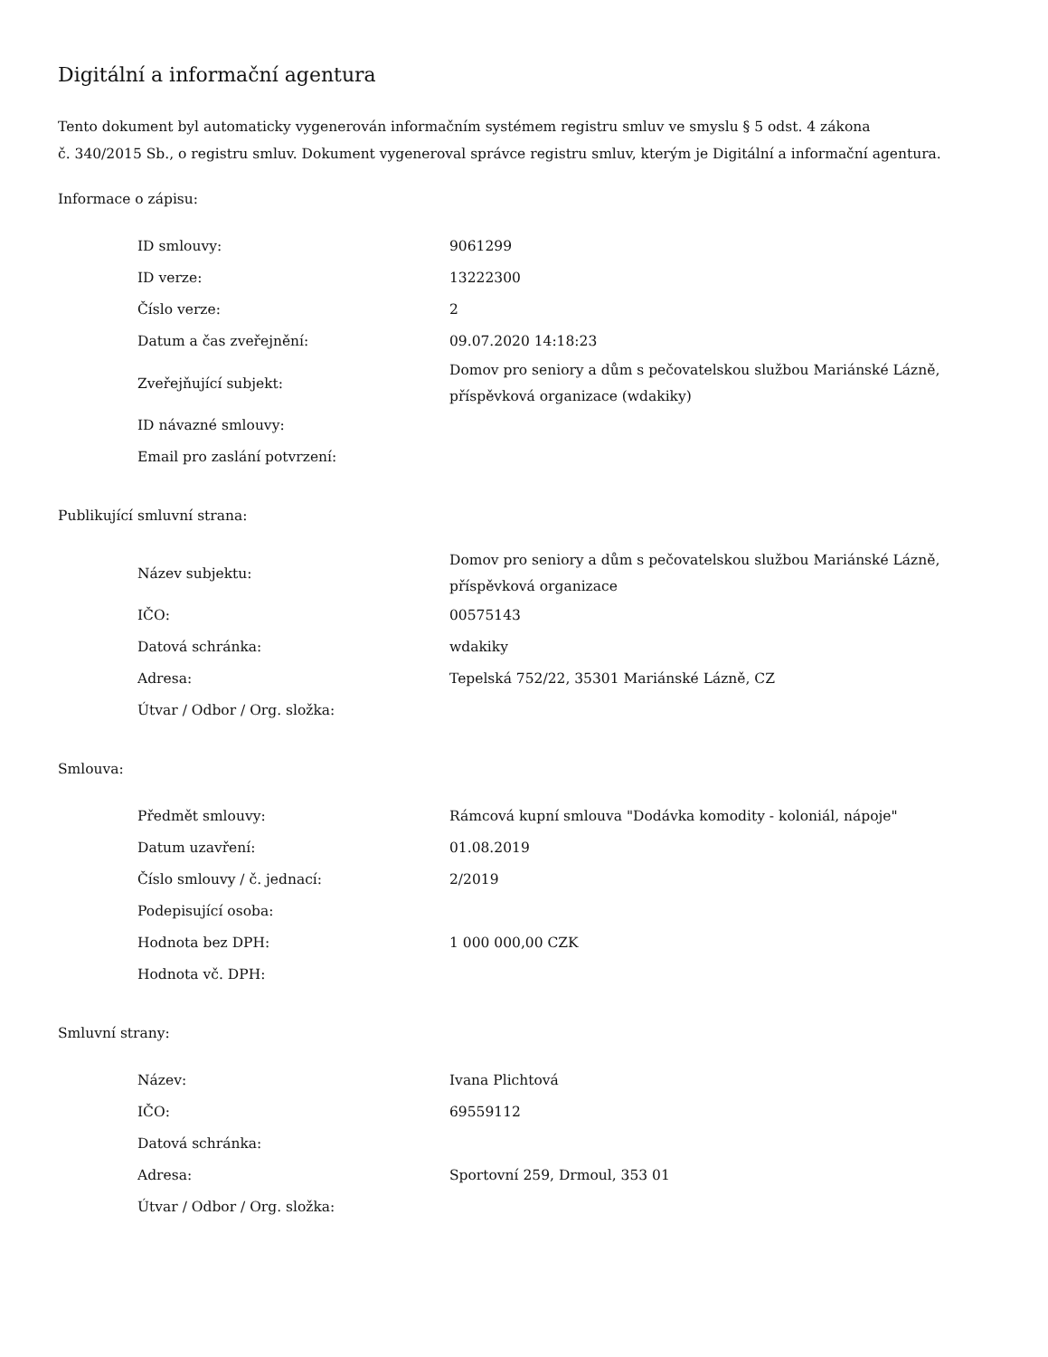Digitální a informační agentura
Tento dokument byl automaticky vygenerován informačním systémem registru smluv ve smyslu § 5 odst. 4 zákona
č. 340/2015 Sb., o registru smluv. Dokument vygeneroval správce registru smluv, kterým je Digitální a informační agentura.
Informace o zápisu:
| ID smlouvy: | 9061299 |
| ID verze: | 13222300 |
| Číslo verze: | 2 |
| Datum a čas zveřejnění: | 09.07.2020 14:18:23 |
| Zveřejňující subjekt: | Domov pro seniory a dům s pečovatelskou službou Mariánské Lázně, příspěvková organizace (wdakiky) |
| ID návazné smlouvy: | |
| Email pro zaslání potvrzení: | |
Publikující smluvní strana:
| Název subjektu: | Domov pro seniory a dům s pečovatelskou službou Mariánské Lázně, příspěvková organizace |
| IČO: | 00575143 |
| Datová schránka: | wdakiky |
| Adresa: | Tepelská 752/22, 35301 Mariánské Lázně, CZ |
| Útvar / Odbor / Org. složka: | |
Smlouva:
| Předmět smlouvy: | Rámcová kupní smlouva "Dodávka komodity - koloniál, nápoje" |
| Datum uzavření: | 01.08.2019 |
| Číslo smlouvy / č. jednací: | 2/2019 |
| Podepisující osoba: | |
| Hodnota bez DPH: | 1 000 000,00 CZK |
| Hodnota vč. DPH: | |
Smluvní strany:
| Název: | Ivana Plichtová |
| IČO: | 69559112 |
| Datová schránka: | |
| Adresa: | Sportovní 259, Drmoul, 353 01 |
| Útvar / Odbor / Org. složka: | |